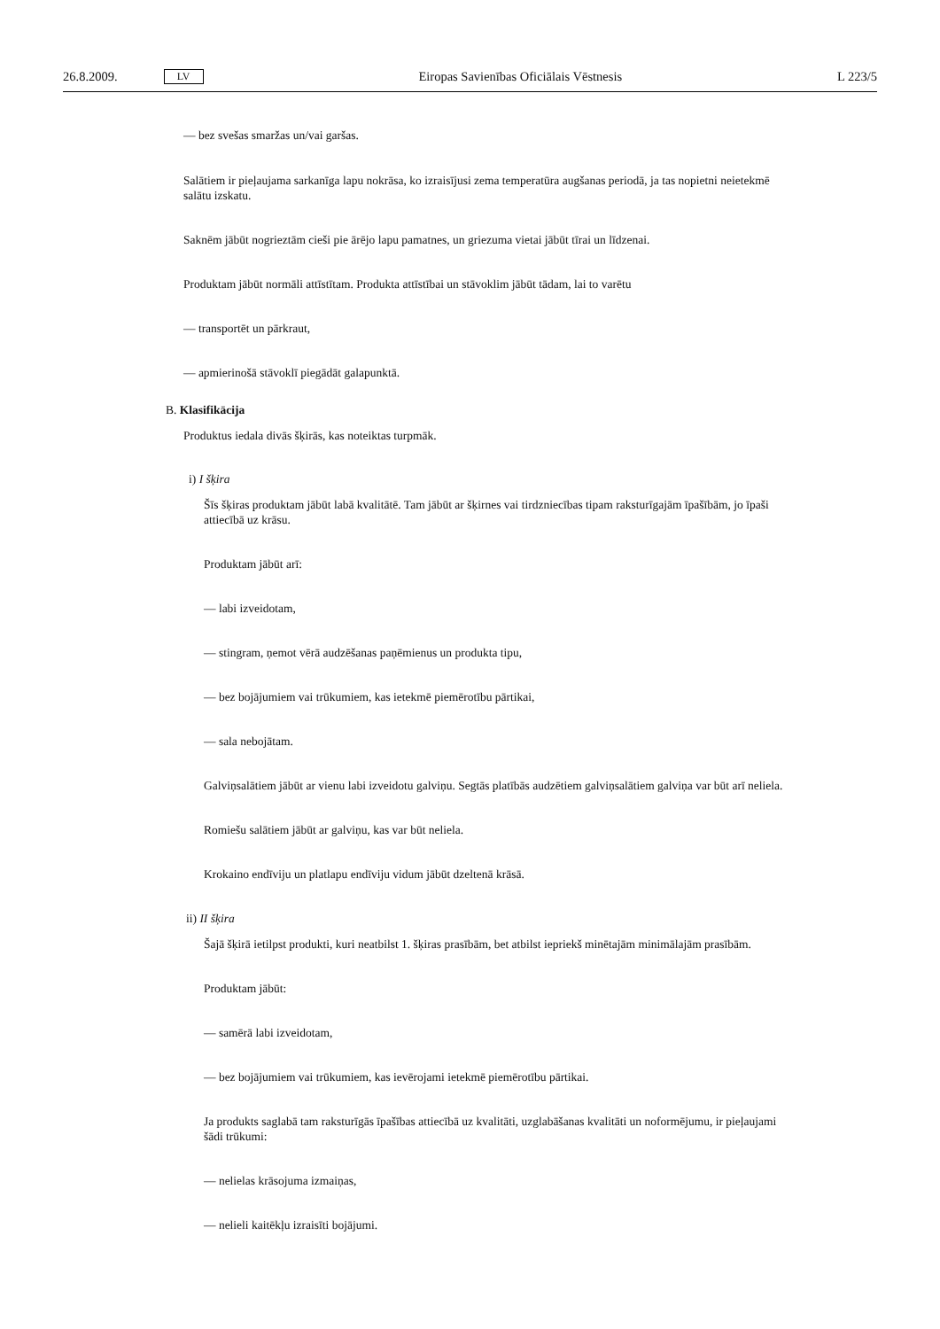26.8.2009. LV Eiropas Savienības Oficiālais Vēstnesis L 223/5
— bez svešas smaržas un/vai garšas.
Salātiem ir pieļaujama sarkanīga lapu nokrāsa, ko izraisījusi zema temperatūra augšanas periodā, ja tas nopietni neietekmē salātu izskatu.
Saknēm jābūt nogrieztām cieši pie ārējo lapu pamatnes, un griezuma vietai jābūt tīrai un līdzenai.
Produktam jābūt normāli attīstītam. Produkta attīstībai un stāvoklim jābūt tādam, lai to varētu
— transportēt un pārkraut,
— apmierinošā stāvoklī piegādāt galapunktā.
B. Klasifikācija
Produktus iedala divās šķirās, kas noteiktas turpmāk.
i) I šķira
Šīs šķiras produktam jābūt labā kvalitātē. Tam jābūt ar šķirnes vai tirdzniecības tipam raksturīgajām īpašībām, jo īpaši attiecībā uz krāsu.
Produktam jābūt arī:
— labi izveidotam,
— stingram, ņemot vērā audzēšanas paņēmienus un produkta tipu,
— bez bojājumiem vai trūkumiem, kas ietekmē piemērotību pārtikai,
— sala nebojātam.
Galviņsalātiem jābūt ar vienu labi izveidotu galviņu. Segtās platībās audzētiem galviņsalātiem galviņa var būt arī neliela.
Romiešu salātiem jābūt ar galviņu, kas var būt neliela.
Krokaino endīviju un platlapu endīviju vidum jābūt dzeltenā krāsā.
ii) II šķira
Šajā šķirā ietilpst produkti, kuri neatbilst 1. šķiras prasībām, bet atbilst iepriekš minētajām minimālajām prasībām.
Produktam jābūt:
— samērā labi izveidotam,
— bez bojājumiem vai trūkumiem, kas ievērojami ietekmē piemērotību pārtikai.
Ja produkts saglabā tam raksturīgās īpašības attiecībā uz kvalitāti, uzglabāšanas kvalitāti un noformējumu, ir pieļaujami šādi trūkumi:
— nelielas krāsojuma izmaiņas,
— nelieli kaitēkļu izraisīti bojājumi.